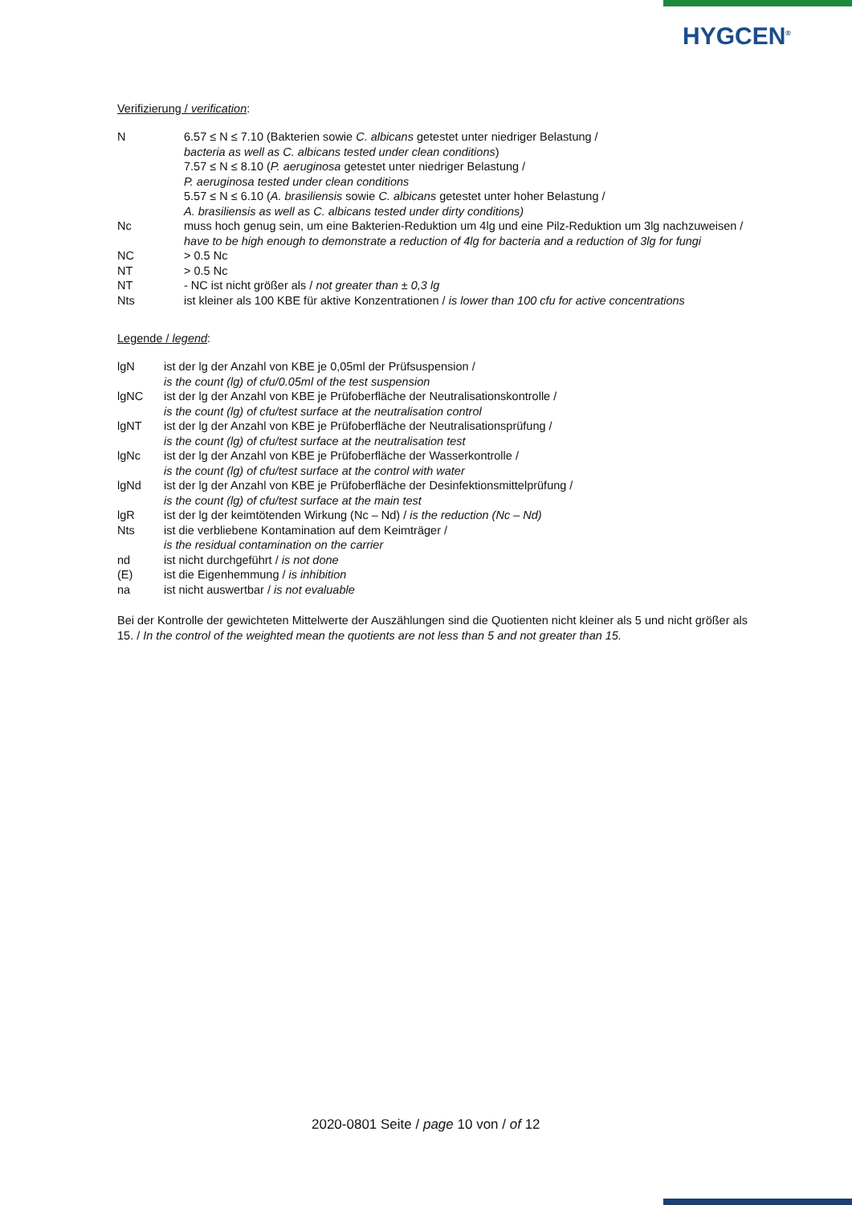HYGCEN<sup>®</sup>
Verifizierung / verification:
| N | 6.57 ≤ N ≤ 7.10 (Bakterien sowie C. albicans getestet unter niedriger Belastung / bacteria as well as C. albicans tested under clean conditions ) 7.57 ≤ N ≤ 8.10 ( P. aeruginosa getestet unter niedriger Belastung / P. aeruginosa tested under clean conditions 5.57 ≤ N ≤ 6.10 ( A. brasiliensis sowie C. albicans getestet unter hoher Belastung / A. brasiliensis as well as C. albicans tested under dirty conditions) |
| Nc | muss hoch genug sein, um eine Bakterien-Reduktion um 4lg und eine Pilz-Reduktion um 3lg nachzuweisen / have to be high enough to demonstrate a reduction of 4lg for bacteria and a reduction of 3lg for fungi |
| NC | > 0.5 Nc |
| NT | > 0.5 Nc |
| NT | - NC ist nicht größer als / not greater than ± 0,3 lg |
| Nts | ist kleiner als 100 KBE für aktive Konzentrationen / is lower than 100 cfu for active concentrations |
Legende / legend:
| lgN | ist der lg der Anzahl von KBE je 0,05ml der Prüfsuspension / is the count (lg) of cfu/0.05ml of the test suspension |
| lgNC | ist der lg der Anzahl von KBE je Prüfoberfläche der Neutralisationskontrolle / is the count (lg) of cfu/test surface at the neutralisation control |
| lgNT | ist der lg der Anzahl von KBE je Prüfoberfläche der Neutralisationsprüfung / is the count (lg) of cfu/test surface at the neutralisation test |
| lgNc | ist der lg der Anzahl von KBE je Prüfoberfläche der Wasserkontrolle / is the count (lg) of cfu/test surface at the control with water |
| lgNd | ist der lg der Anzahl von KBE je Prüfoberfläche der Desinfektionsmittelprüfung / is the count (lg) of cfu/test surface at the main test |
| lgR | ist der lg der keimtötenden Wirkung (Nc – Nd) / is the reduction (Nc – Nd) |
| Nts | ist die verbliebene Kontamination auf dem Keimträger / is the residual contamination on the carrier |
| nd | ist nicht durchgeführt / is not done |
| (E) | ist die Eigenhemmung / is inhibition |
| na | ist nicht auswertbar / is not evaluable |
Bei der Kontrolle der gewichteten Mittelwerte der Auszählungen sind die Quotienten nicht kleiner als 5 und nicht größer als 15. / In the control of the weighted mean the quotients are not less than 5 and not greater than 15.
2020-0801 Seite / page 10 von / of 12